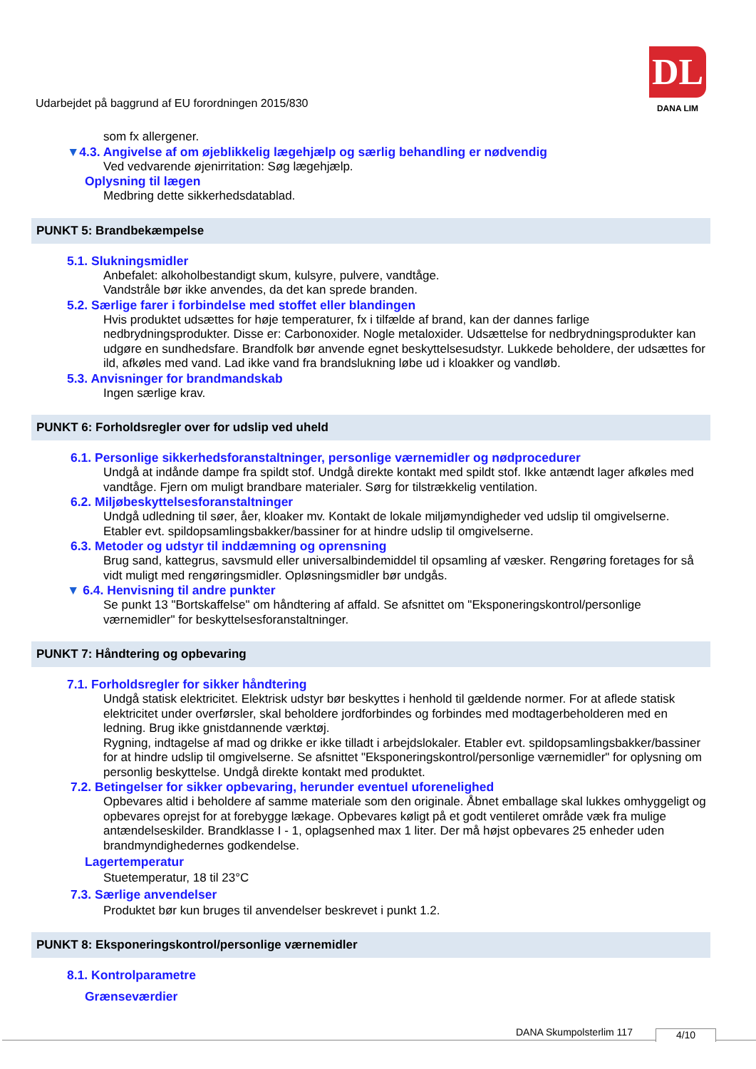Udarbejdet på baggrund af EU forordningen 2015/830
DL
DANA LIM
som fx allergener.
▼4.3. Angivelse af om øjeblikkelig lægehjælp og særlig behandling er nødvendig
Ved vedvarende øjenirritation: Søg lægehjælp.
Oplysning til lægen
Medbring dette sikkerhedsdatablad.
PUNKT 5: Brandbekæmpelse
5.1. Slukningsmidler
Anbefalet: alkoholbestandigt skum, kulsyre, pulvere, vandtåge.
Vandstråle bør ikke anvendes, da det kan sprede branden.
5.2. Særlige farer i forbindelse med stoffet eller blandingen
Hvis produktet udsættes for høje temperaturer, fx i tilfælde af brand, kan der dannes farlige nedbrydningsprodukter. Disse er: Carbonoxider. Nogle metaloxider. Udsættelse for nedbrydningsprodukter kan udgøre en sundhedsfare. Brandfolk bør anvende egnet beskyttelsesudstyr. Lukkede beholdere, der udsættes for ild, afkøles med vand. Lad ikke vand fra brandslukning løbe ud i kloakker og vandløb.
5.3. Anvisninger for brandmandskab
Ingen særlige krav.
PUNKT 6: Forholdsregler over for udslip ved uheld
6.1. Personlige sikkerhedsforanstaltninger, personlige værnemidler og nødprocedurer
Undgå at indånde dampe fra spildt stof. Undgå direkte kontakt med spildt stof. Ikke antændt lager afkøles med vandtåge. Fjern om muligt brandbare materialer. Sørg for tilstrækkelig ventilation.
6.2. Miljøbeskyttelsesforanstaltninger
Undgå udledning til søer, åer, kloaker mv. Kontakt de lokale miljømyndigheder ved udslip til omgivelserne. Etabler evt. spildopsamlingsbakker/bassiner for at hindre udslip til omgivelserne.
6.3. Metoder og udstyr til inddæmning og oprensning
Brug sand, kattegrus, savsmuld eller universalbindemiddel til opsamling af væsker. Rengøring foretages for så vidt muligt med rengøringsmidler. Opløsningsmidler bør undgås.
▼ 6.4. Henvisning til andre punkter
Se punkt 13 "Bortskaffelse" om håndtering af affald. Se afsnittet om "Eksponeringskontrol/personlige værnemidler" for beskyttelsesforanstaltninger.
PUNKT 7: Håndtering og opbevaring
7.1. Forholdsregler for sikker håndtering
Undgå statisk elektricitet. Elektrisk udstyr bør beskyttes i henhold til gældende normer. For at aflede statisk elektricitet under overførsler, skal beholdere jordforbindes og forbindes med modtagerbeholderen med en ledning. Brug ikke gnistdannende værktøj.
Rygning, indtagelse af mad og drikke er ikke tilladt i arbejdslokaler. Etabler evt. spildopsamlingsbakker/bassiner for at hindre udslip til omgivelserne. Se afsnittet "Eksponeringskontrol/personlige værnemidler" for oplysning om personlig beskyttelse. Undgå direkte kontakt med produktet.
7.2. Betingelser for sikker opbevaring, herunder eventuel uforenelighed
Opbevares altid i beholdere af samme materiale som den originale. Åbnet emballage skal lukkes omhyggeligt og opbevares oprejst for at forebygge lækage. Opbevares køligt på et godt ventileret område væk fra mulige antændelseskilder. Brandklasse I - 1, oplagsenhed max 1 liter. Der må højst opbevares 25 enheder uden brandmyndighedernes godkendelse.
Lagertemperatur
Stuetemperatur, 18 til 23°C
7.3. Særlige anvendelser
Produktet bør kun bruges til anvendelser beskrevet i punkt 1.2.
PUNKT 8: Eksponeringskontrol/personlige værnemidler
8.1. Kontrolparametre
Grænseværdier
DANA Skumpolsterlim 117 4/10